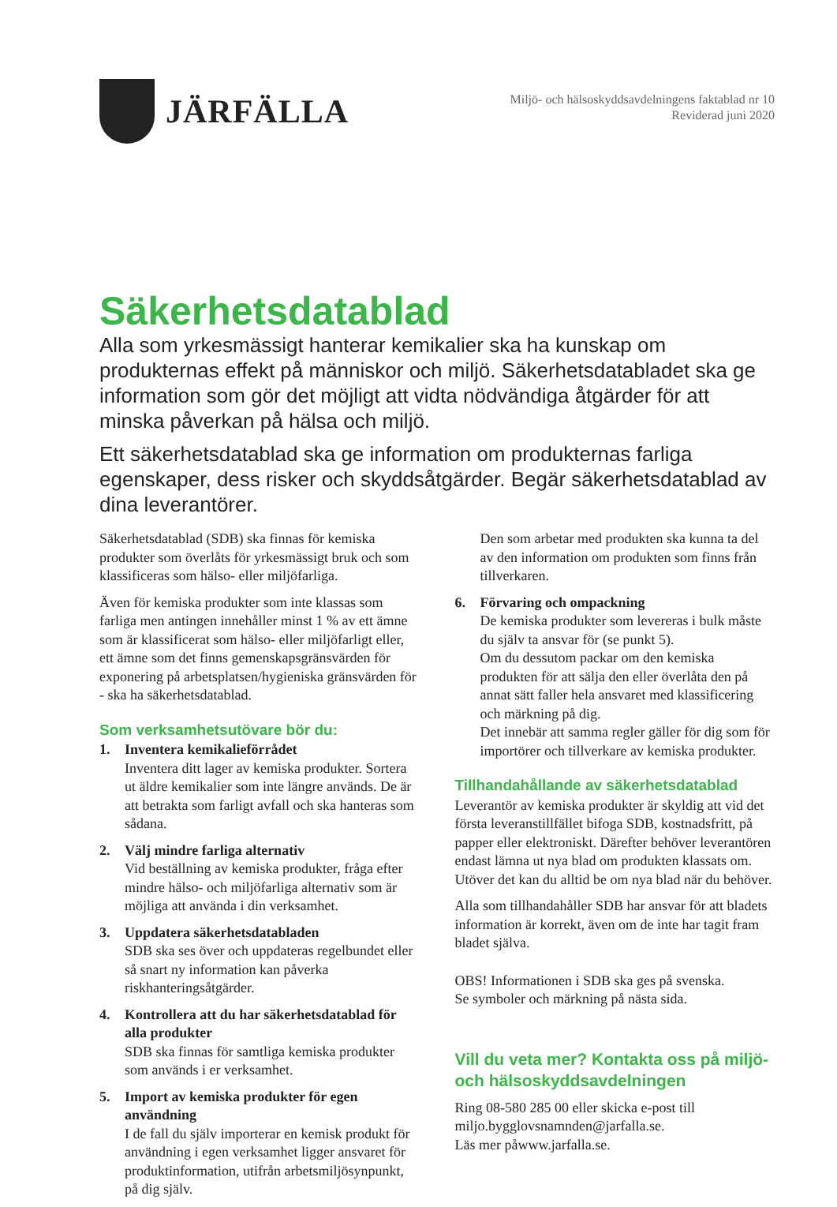JÄRFÄLLA
Miljö- och hälsoskyddsavdelningens faktablad nr 10
Reviderad juni 2020
Säkerhetsdatablad
Alla som yrkesmässigt hanterar kemikalier ska ha kunskap om produkternas effekt på människor och miljö. Säkerhetsdatabladet ska ge information som gör det möjligt att vidta nödvändiga åtgärder för att minska påverkan på hälsa och miljö.
Ett säkerhetsdatablad ska ge information om produkternas farliga egenskaper, dess risker och skyddsåtgärder. Begär säkerhetsdatablad av dina leverantörer.
Säkerhetsdatablad (SDB) ska finnas för kemiska produkter som överlåts för yrkesmässigt bruk och som klassificeras som hälso- eller miljöfarliga.
Även för kemiska produkter som inte klassas som farliga men antingen innehåller minst 1 % av ett ämne som är klassificerat som hälso- eller miljöfarligt eller, ett ämne som det finns gemenskapsgränsvärden för exponering på arbetsplatsen/hygieniska gränsvärden för - ska ha säkerhetsdatablad.
Som verksamhetsutövare bör du:
1. Inventera kemikalieförrådet
Inventera ditt lager av kemiska produkter. Sortera ut äldre kemikalier som inte längre används. De är att betrakta som farligt avfall och ska hanteras som sådana.
2. Välj mindre farliga alternativ
Vid beställning av kemiska produkter, fråga efter mindre hälso- och miljöfarliga alternativ som är möjliga att använda i din verksamhet.
3. Uppdatera säkerhetsdatabladen
SDB ska ses över och uppdateras regelbundet eller så snart ny information kan påverka riskhanteringsåtgärder.
4. Kontrollera att du har säkerhetsdatablad för alla produkter
SDB ska finnas för samtliga kemiska produkter som används i er verksamhet.
5. Import av kemiska produkter för egen användning
I de fall du själv importerar en kemisk produkt för användning i egen verksamhet ligger ansvaret för produktinformation, utifrån arbetsmiljösynpunkt, på dig själv.
Den som arbetar med produkten ska kunna ta del av den information om produkten som finns från tillverkaren.
6. Förvaring och ompackning
De kemiska produkter som levereras i bulk måste du själv ta ansvar för (se punkt 5).
Om du dessutom packar om den kemiska produkten för att sälja den eller överlåta den på annat sätt faller hela ansvaret med klassificering och märkning på dig.
Det innebär att samma regler gäller för dig som för importörer och tillverkare av kemiska produkter.
Tillhandahållande av säkerhetsdatablad
Leverantör av kemiska produkter är skyldig att vid det första leveranstillfället bifoga SDB, kostnadsfritt, på papper eller elektroniskt. Därefter behöver leverantören endast lämna ut nya blad om produkten klassats om. Utöver det kan du alltid be om nya blad när du behöver.
Alla som tillhandahåller SDB har ansvar för att bladets information är korrekt, även om de inte har tagit fram bladet själva.
OBS! Informationen i SDB ska ges på svenska.
Se symboler och märkning på nästa sida.
Vill du veta mer? Kontakta oss på miljö- och hälsoskyddsavdelningen
Ring 08-580 285 00 eller skicka e-post till miljo.bygglovsnamnden@jarfalla.se.
Läs mer påwww.jarfalla.se.